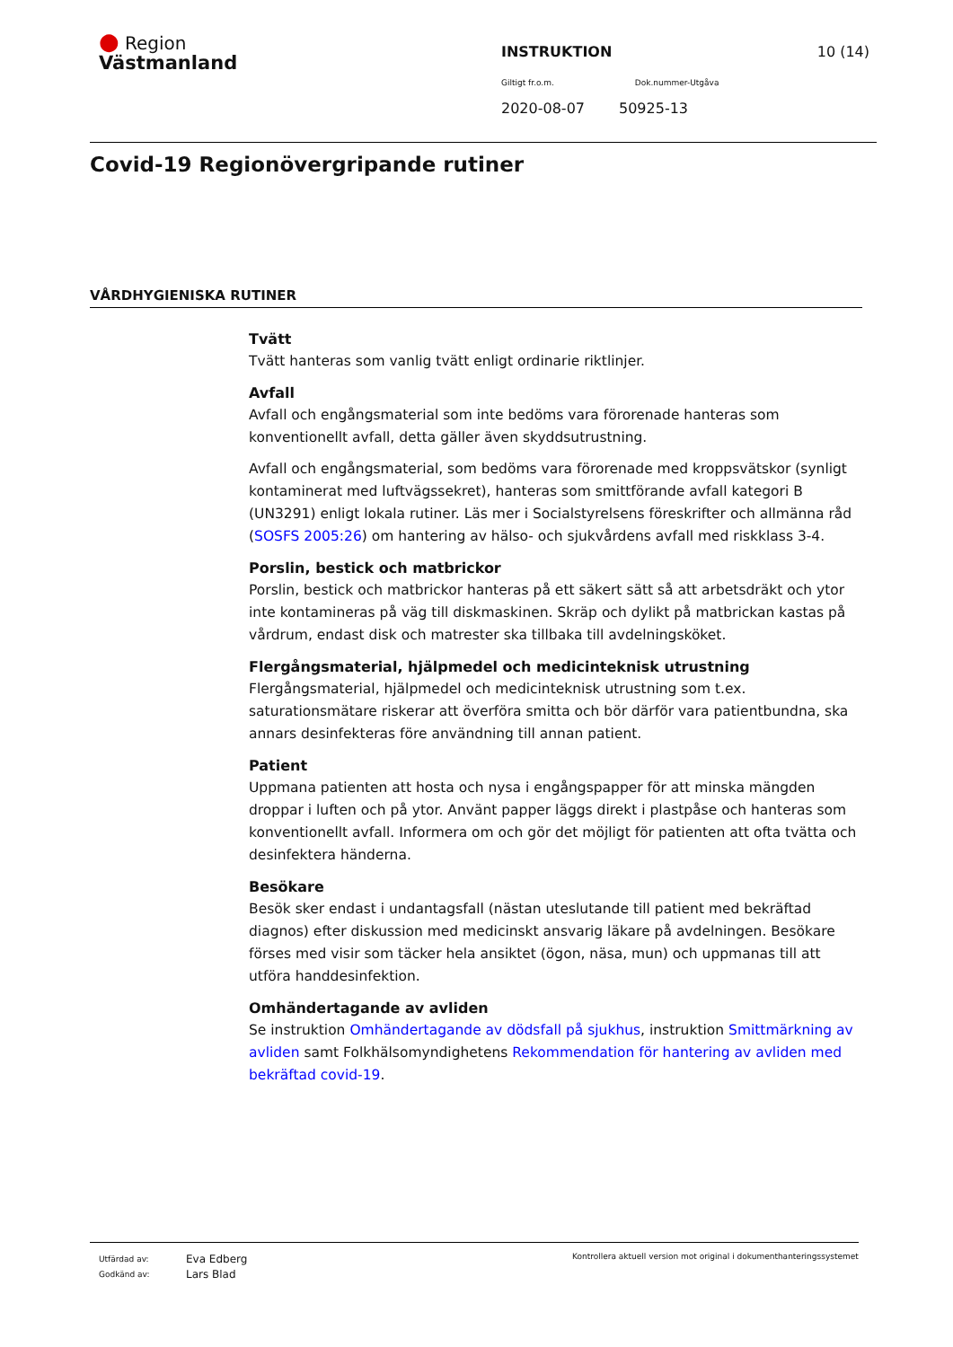● Region
Västmanland
INSTRUKTION
10 (14)
Giltigt fr.o.m. Dok.nummer-Utgåva
2020-08-07 50925-13
Covid-19 Regionövergripande rutiner
VÅRDHYGIENISKA RUTINER
Tvätt
Tvätt hanteras som vanlig tvätt enligt ordinarie riktlinjer.
Avfall
Avfall och engångsmaterial som inte bedöms vara förorenade hanteras som konventionellt avfall, detta gäller även skyddsutrustning.
Avfall och engångsmaterial, som bedöms vara förorenade med kroppsvätskor (synligt kontaminerat med luftvägssekret), hanteras som smittförande avfall kategori B (UN3291) enligt lokala rutiner. Läs mer i Socialstyrelsens föreskrifter och allmänna råd (SOSFS 2005:26) om hantering av hälso- och sjukvårdens avfall med riskklass 3-4.
Porslin, bestick och matbrickor
Porslin, bestick och matbrickor hanteras på ett säkert sätt så att arbetsdräkt och ytor inte kontamineras på väg till diskmaskinen. Skräp och dylikt på matbrickan kastas på vårdrum, endast disk och matrester ska tillbaka till avdelningsköket.
Flergångsmaterial, hjälpmedel och medicinteknisk utrustning
Flergångsmaterial, hjälpmedel och medicinteknisk utrustning som t.ex. saturationsmätare riskerar att överföra smitta och bör därför vara patientbundna, ska annars desinfekteras före användning till annan patient.
Patient
Uppmana patienten att hosta och nysa i engångspapper för att minska mängden droppar i luften och på ytor. Använt papper läggs direkt i plastpåse och hanteras som konventionellt avfall. Informera om och gör det möjligt för patienten att ofta tvätta och desinfektera händerna.
Besökare
Besök sker endast i undantagsfall (nästan uteslutande till patient med bekräftad diagnos) efter diskussion med medicinskt ansvarig läkare på avdelningen. Besökare förses med visir som täcker hela ansiktet (ögon, näsa, mun) och uppmanas till att utföra handdesinfektion.
Omhändertagande av avliden
Se instruktion Omhändertagande av dödsfall på sjukhus, instruktion Smittmärkning av avliden samt Folkhälsomyndighetens Rekommendation för hantering av avliden med bekräftad covid-19.
Utfärdad av:
Godkänd av:
Eva Edberg
Lars Blad
Kontrollera aktuell version mot original i dokumenthanteringssystemet